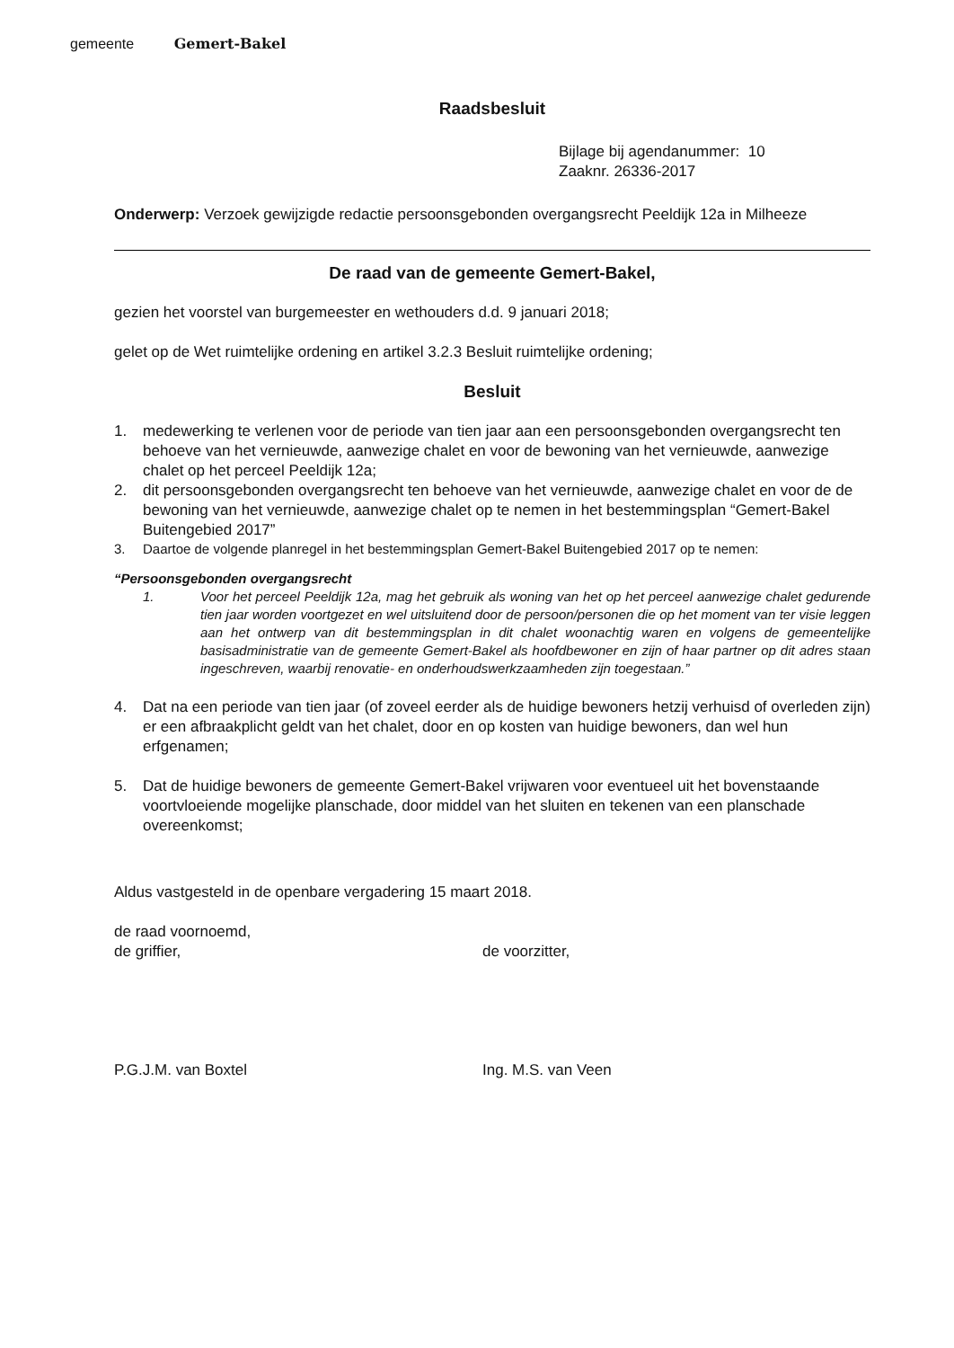gemeente Gemert-Bakel
Raadsbesluit
Bijlage bij agendanummer: 10
Zaaknr. 26336-2017
Onderwerp: Verzoek gewijzigde redactie persoonsgebonden overgangsrecht Peeldijk 12a in Milheeze
De raad van de gemeente Gemert-Bakel,
gezien het voorstel van burgemeester en wethouders d.d. 9 januari 2018;
gelet op de Wet ruimtelijke ordening en artikel 3.2.3 Besluit ruimtelijke ordening;
Besluit
1. medewerking te verlenen voor de periode van tien jaar aan een persoonsgebonden overgangsrecht ten behoeve van het vernieuwde, aanwezige chalet en voor de bewoning van het vernieuwde, aanwezige chalet op het perceel Peeldijk 12a;
2. dit persoonsgebonden overgangsrecht ten behoeve van het vernieuwde, aanwezige chalet en voor de de bewoning van het vernieuwde, aanwezige chalet op te nemen in het bestemmingsplan “Gemert-Bakel Buitengebied 2017”
3. Daartoe de volgende planregel in het bestemmingsplan Gemert-Bakel Buitengebied 2017 op te nemen:
“Persoonsgebonden overgangsrecht
1. Voor het perceel Peeldijk 12a, mag het gebruik als woning van het op het perceel aanwezige chalet gedurende tien jaar worden voortgezet en wel uitsluitend door de persoon/personen die op het moment van ter visie leggen aan het ontwerp van dit bestemmingsplan in dit chalet woonachtig waren en volgens de gemeentelijke basisadministratie van de gemeente Gemert-Bakel als hoofdbewoner en zijn of haar partner op dit adres staan ingeschreven, waarbij renovatie- en onderhoudswerkzaamheden zijn toegestaan.”
4. Dat na een periode van tien jaar (of zoveel eerder als de huidige bewoners hetzij verhuisd of overleden zijn) er een afbraakplicht geldt van het chalet, door en op kosten van huidige bewoners, dan wel hun erfgenamen;
5. Dat de huidige bewoners de gemeente Gemert-Bakel vrijwaren voor eventueel uit het bovenstaande voortvloeiende mogelijke planschade, door middel van het sluiten en tekenen van een planschade overeenkomst;
Aldus vastgesteld in de openbare vergadering 15 maart 2018.
de raad voornoemd,
de griffier, de voorzitter,
P.G.J.M. van Boxtel Ing. M.S. van Veen